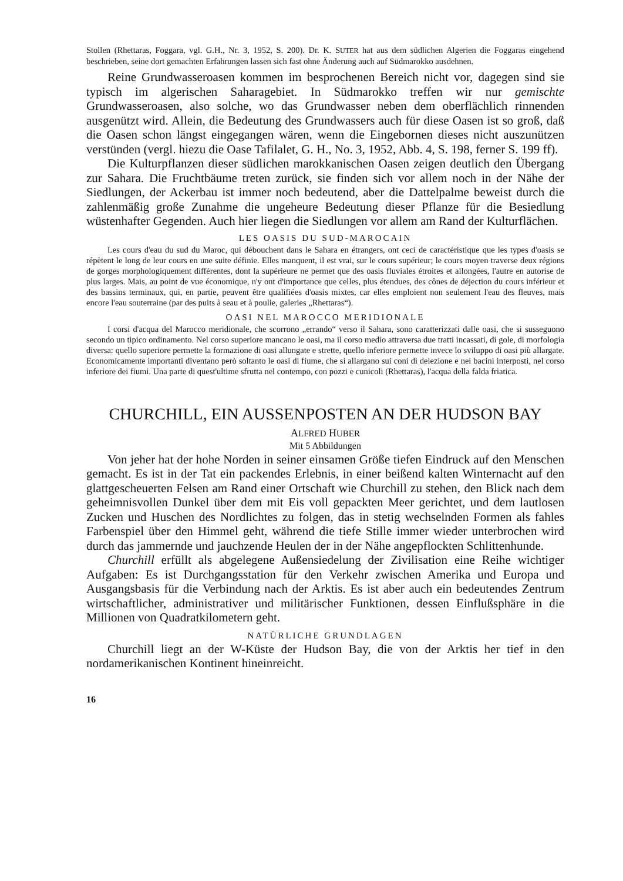Stollen (Rhettaras, Foggara, vgl. G.H., Nr. 3, 1952, S. 200). Dr. K. SUTER hat aus dem südlichen Algerien die Foggaras eingehend beschrieben, seine dort gemachten Erfahrungen lassen sich fast ohne Änderung auch auf Südmarokko ausdehnen.
Reine Grundwasseroasen kommen im besprochenen Bereich nicht vor, dagegen sind sie typisch im algerischen Saharagebiet. In Südmarokko treffen wir nur gemischte Grundwasseroasen, also solche, wo das Grundwasser neben dem oberflächlich rinnenden ausgenützt wird. Allein, die Bedeutung des Grundwassers auch für diese Oasen ist so groß, daß die Oasen schon längst eingegangen wären, wenn die Eingebornen dieses nicht auszunützen verstünden (vergl. hiezu die Oase Tafilalet, G. H., No. 3, 1952, Abb. 4, S. 198, ferner S. 199 ff).
Die Kulturpflanzen dieser südlichen marokkanischen Oasen zeigen deutlich den Übergang zur Sahara. Die Fruchtbäume treten zurück, sie finden sich vor allem noch in der Nähe der Siedlungen, der Ackerbau ist immer noch bedeutend, aber die Dattelpalme beweist durch die zahlenmäßig große Zunahme die ungeheure Bedeutung dieser Pflanze für die Besiedlung wüstenhafter Gegenden. Auch hier liegen die Siedlungen vor allem am Rand der Kulturflächen.
LES OASIS DU SUD-MAROCAIN
Les cours d'eau du sud du Maroc, qui débouchent dans le Sahara en étrangers, ont ceci de caractéristique que les types d'oasis se répètent le long de leur cours en une suite définie. Elles manquent, il est vrai, sur le cours supérieur; le cours moyen traverse deux régions de gorges morphologiquement différentes, dont la supérieure ne permet que des oasis fluviales étroites et allongées, l'autre en autorise de plus larges. Mais, au point de vue économique, n'y ont d'importance que celles, plus étendues, des cônes de déjection du cours inférieur et des bassins terminaux, qui, en partie, peuvent être qualifiées d'oasis mixtes, car elles emploient non seulement l'eau des fleuves, mais encore l'eau souterraine (par des puits à seau et à poulie, galeries „Rhettaras“).
OASI NEL MAROCCO MERIDIONALE
I corsi d'acqua del Marocco meridionale, che scorrono „errando“ verso il Sahara, sono caratterizzati dalle oasi, che si susseguono secondo un tipico ordinamento. Nel corso superiore mancano le oasi, ma il corso medio attraversa due tratti incassati, di gole, di morfologia diversa: quello superiore permette la formazione di oasi allungate e strette, quello inferiore permette invece lo sviluppo di oasi più allargate. Economicamente importanti diventano però soltanto le oasi di fiume, che si allargano sui coni di deiezione e nei bacini interposti, nel corso inferiore dei fiumi. Una parte di quest'ultime sfrutta nel contempo, con pozzi e cunicoli (Rhettaras), l'acqua della falda friatica.
CHURCHILL, EIN AUSSENPOSTEN AN DER HUDSON BAY
ALFRED HUBER
Mit 5 Abbildungen
Von jeher hat der hohe Norden in seiner einsamen Größe tiefen Eindruck auf den Menschen gemacht. Es ist in der Tat ein packendes Erlebnis, in einer beißend kalten Winternacht auf den glattgescheuerten Felsen am Rand einer Ortschaft wie Churchill zu stehen, den Blick nach dem geheimnisvollen Dunkel über dem mit Eis voll gepackten Meer gerichtet, und dem lautlosen Zucken und Huschen des Nordlichtes zu folgen, das in stetig wechselnden Formen als fahles Farbenspiel über den Himmel geht, während die tiefe Stille immer wieder unterbrochen wird durch das jammernde und jauchzende Heulen der in der Nähe angepflockten Schlittenhunde.
Churchill erfüllt als abgelegene Außensiedelung der Zivilisation eine Reihe wichtiger Aufgaben: Es ist Durchgangsstation für den Verkehr zwischen Amerika und Europa und Ausgangsbasis für die Verbindung nach der Arktis. Es ist aber auch ein bedeutendes Zentrum wirtschaftlicher, administrativer und militärischer Funktionen, dessen Einflußsphäre in die Millionen von Quadratkilometern geht.
NATÜRLICHE GRUNDLAGEN
Churchill liegt an der W-Küste der Hudson Bay, die von der Arktis her tief in den nordamerikanischen Kontinent hineinreicht.
16